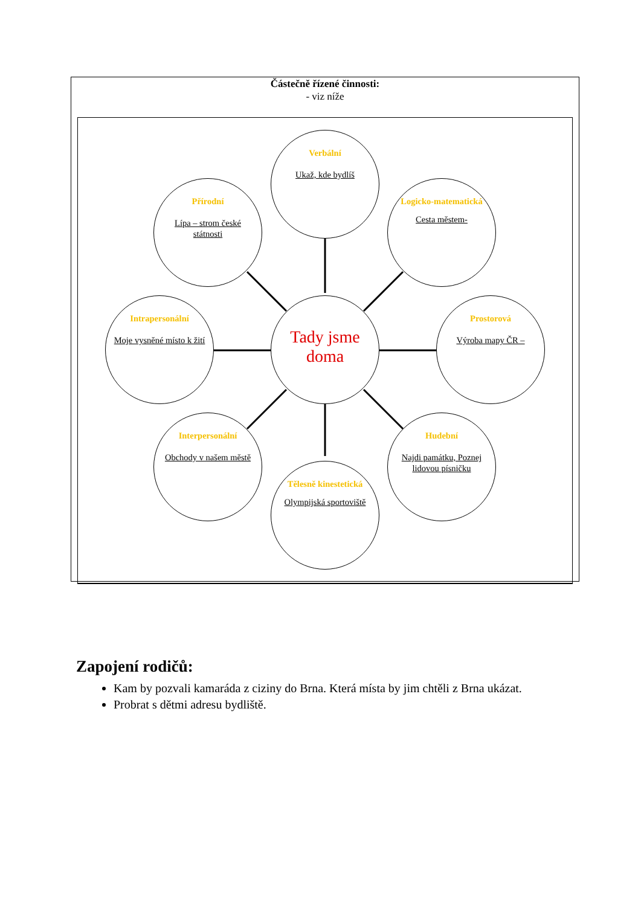Částečně řízené činnosti:
- viz níže
Verbální
Ukaž, kde bydlíš
Přírodní
Lípa – strom české státnosti
Logicko-matematická
Cesta městem-
Intrapersonální
Moje vysněné místo k žití
Tady jsme doma
Prostorová
Výroba mapy ČR –
Interpersonální
Obchody v našem městě
Hudební
Najdi památku, Poznej lidovou písničku
Tělesně kinestetická
Olympijská sportoviště
Zapojení rodičů:
Kam by pozvali kamaráda z ciziny do Brna. Která místa by jim chtěli z Brna ukázat.
Probrat s dětmi adresu bydliště.